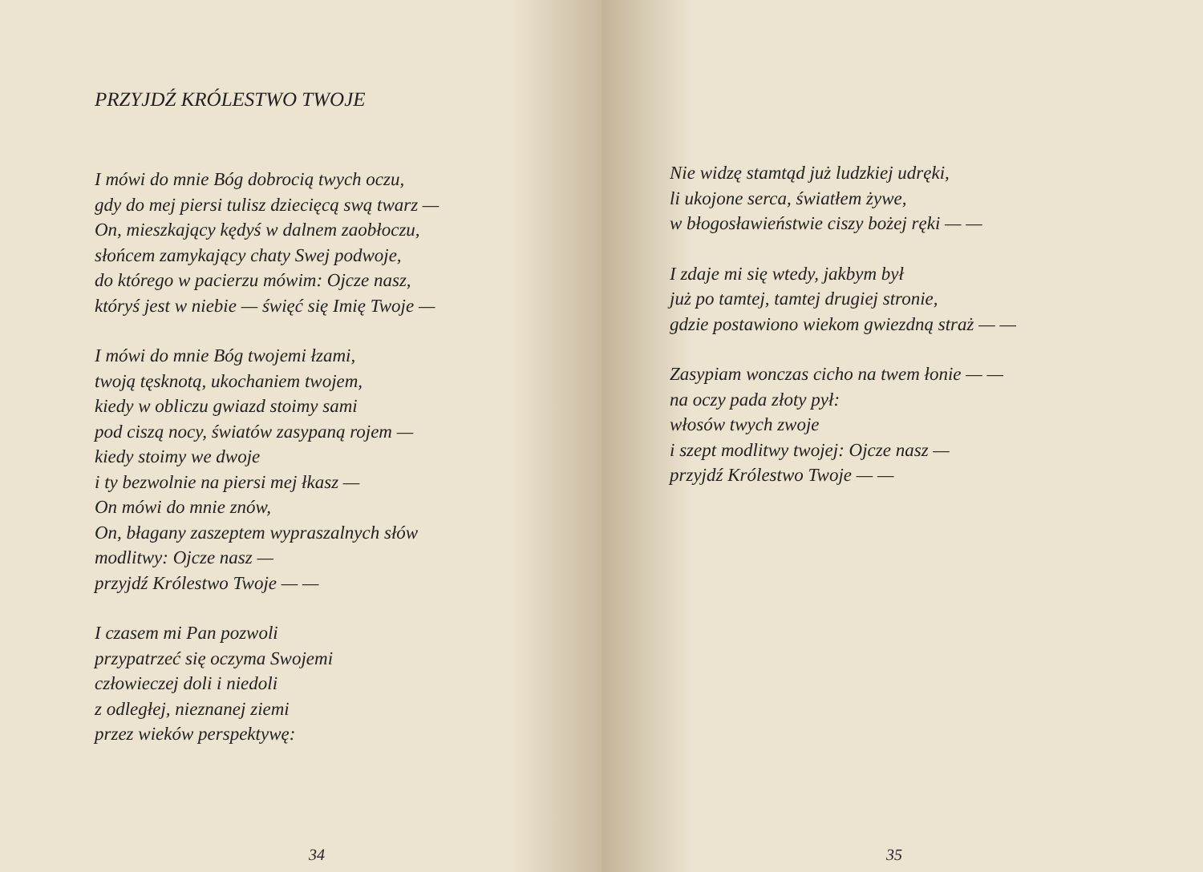PRZYJDŹ KRÓLESTWO TWOJE
I mówi do mnie Bóg dobrocią twych oczu,
gdy do mej piersi tulisz dziecięcą swą twarz —
On, mieszkający kędyś w dalnem zaobłoczu,
słońcem zamykający chaty Swej podwoje,
do którego w pacierzu mówim: Ojcze nasz,
któryś jest w niebie — święć się Imię Twoje —
I mówi do mnie Bóg twojemi łzami,
twoją tęsknotą, ukochaniem twojem,
kiedy w obliczu gwiazd stoimy sami
pod ciszą nocy, światów zasypaną rojem —
kiedy stoimy we dwoje
i ty bezwolnie na piersi mej łkasz —
On mówi do mnie znów,
On, błagany zaszeptem wypraszalnych słów
modlitwy: Ojcze nasz —
przyjdź Królestwo Twoje — —
I czasem mi Pan pozwoli
przypatrzeć się oczyma Swojemi
człowieczej doli i niedoli
z odległej, nieznanej ziemi
przez wieków perspektywę:
34
Nie widzę stamtąd już ludzkiej udręki,
li ukojone serca, światłem żywe,
w błogosławieństwie ciszy bożej ręki — —
I zdaje mi się wtedy, jakbym był
już po tamtej, tamtej drugiej stronie,
gdzie postawiono wiekom gwiezdną straż — —
Zasypiam wonczas cicho na twem łonie — —
na oczy pada złoty pył:
włosów twych zwoje
i szept modlitwy twojej: Ojcze nasz —
przyjdź Królestwo Twoje — —
35